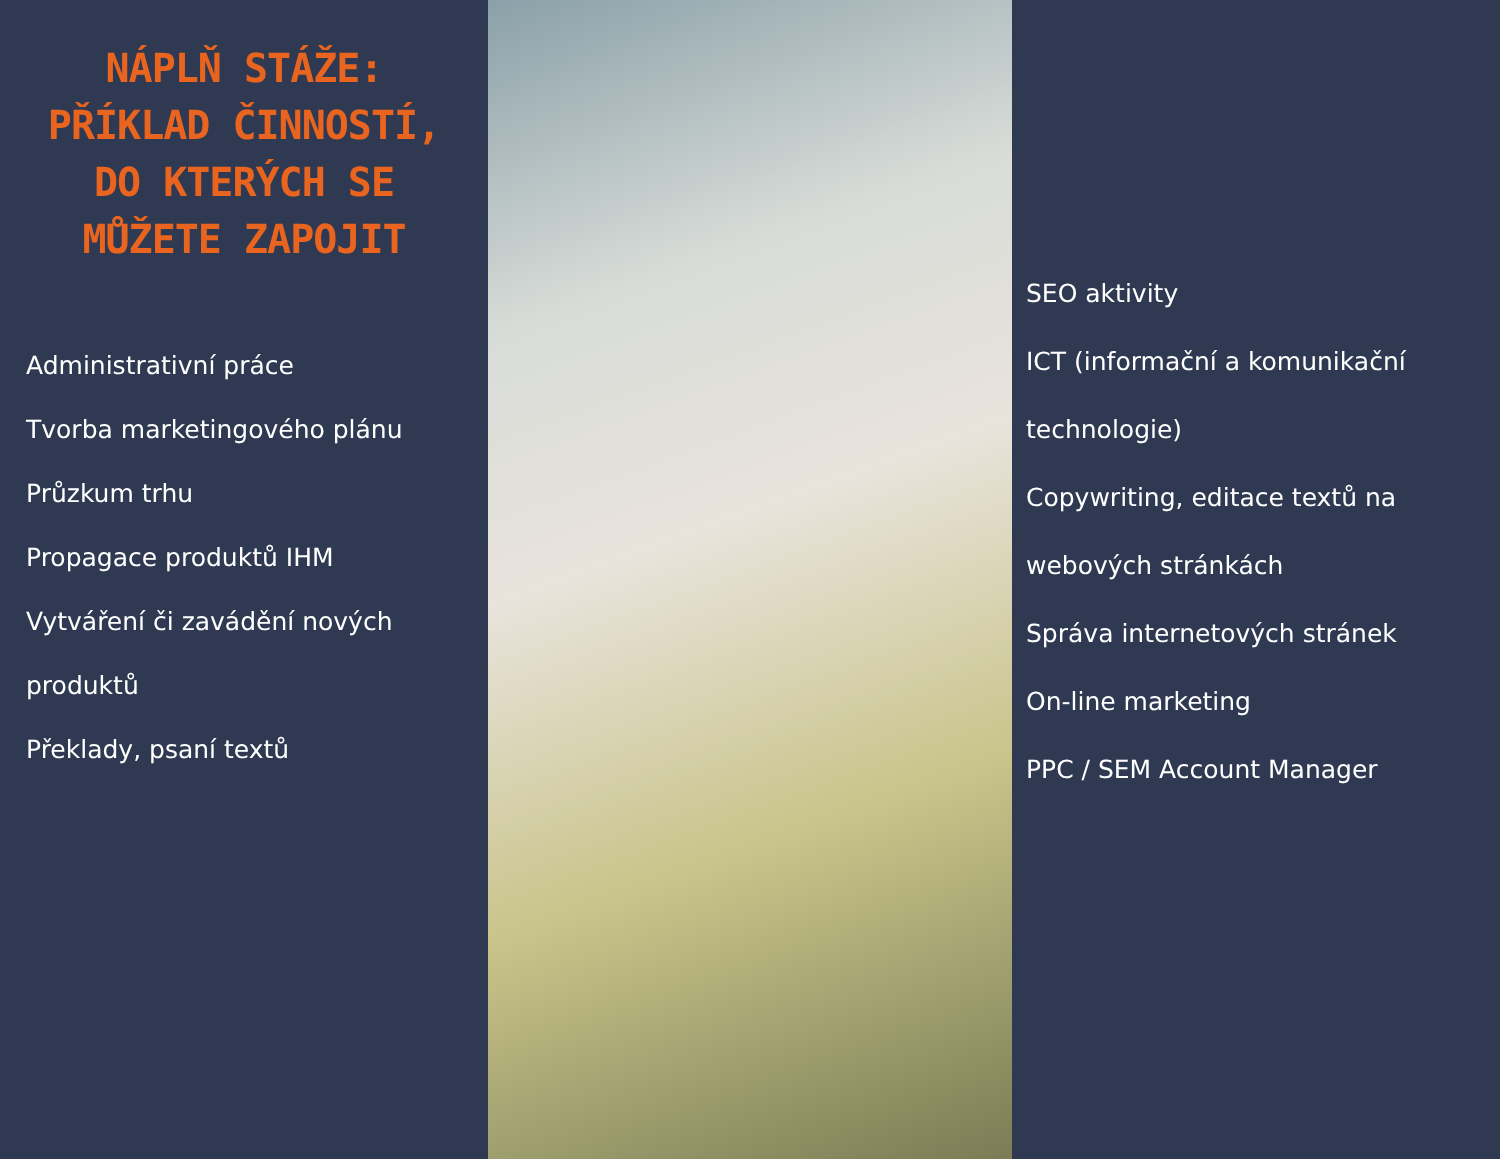NÁPLŇ STÁŽE: PŘÍKLAD ČINNOSTÍ, DO KTERÝCH SE MŮŽETE ZAPOJIT
Administrativní práce
Tvorba marketingového plánu
Průzkum trhu
Propagace produktů IHM
Vytváření či zavádění nových produktů
Překlady, psaní textů
SEO aktivity
ICT (informační a komunikační technologie)
Copywriting, editace textů na webových stránkách
Správa internetových stránek
On-line marketing
PPC / SEM Account Manager